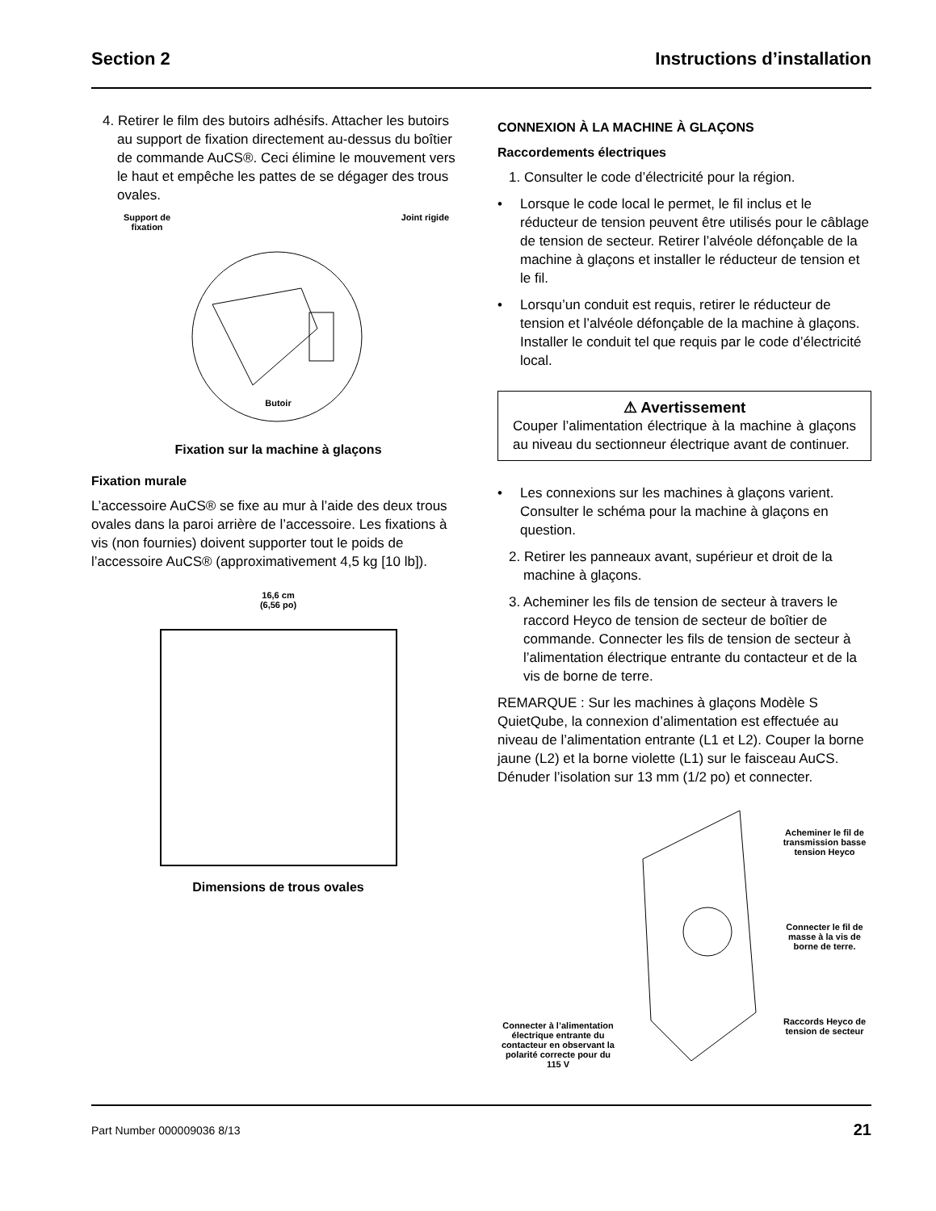Section 2 Instructions d’installation
4. Retirer le film des butoirs adhésifs. Attacher les butoirs au support de fixation directement au-dessus du boîtier de commande AuCS®. Ceci élimine le mouvement vers le haut et empêche les pattes de se dégager des trous ovales.
Support de
fixation
Joint rigide
Butoir
Fixation sur la machine à glaçons
Fixation murale
L’accessoire AuCS® se fixe au mur à l’aide des deux trous ovales dans la paroi arrière de l’accessoire. Les fixations à vis (non fournies) doivent supporter tout le poids de l’accessoire AuCS® (approximativement 4,5 kg [10 lb]).
16,6 cm
(6,56 po)
Dimensions de trous ovales
CONNEXION À LA MACHINE À GLAÇONS
Raccordements électriques
1. Consulter le code d’électricité pour la région.
• Lorsque le code local le permet, le fil inclus et le réducteur de tension peuvent être utilisés pour le câblage de tension de secteur. Retirer l’alvéole défonçable de la machine à glaçons et installer le réducteur de tension et le fil.
• Lorsqu’un conduit est requis, retirer le réducteur de tension et l’alvéole défonçable de la machine à glaçons. Installer le conduit tel que requis par le code d’électricité local.
⚠ Avertissement
Couper l’alimentation électrique à la machine à glaçons au niveau du sectionneur électrique avant de continuer.
• Les connexions sur les machines à glaçons varient. Consulter le schéma pour la machine à glaçons en question.
2. Retirer les panneaux avant, supérieur et droit de la machine à glaçons.
3. Acheminer les fils de tension de secteur à travers le raccord Heyco de tension de secteur de boîtier de commande. Connecter les fils de tension de secteur à l’alimentation électrique entrante du contacteur et de la vis de borne de terre.
REMARQUE : Sur les machines à glaçons Modèle S QuietQube, la connexion d’alimentation est effectuée au niveau de l’alimentation entrante (L1 et L2). Couper la borne jaune (L2) et la borne violette (L1) sur le faisceau AuCS. Dénuder l’isolation sur 13 mm (1/2 po) et connecter.
Connecter à l’alimentation électrique entrante du contacteur en observant la polarité correcte pour du 115 V
Acheminer le fil de transmission basse tension Heyco
Connecter le fil de masse à la vis de borne de terre.
Raccords Heyco de tension de secteur
Part Number 000009036 8/13 21